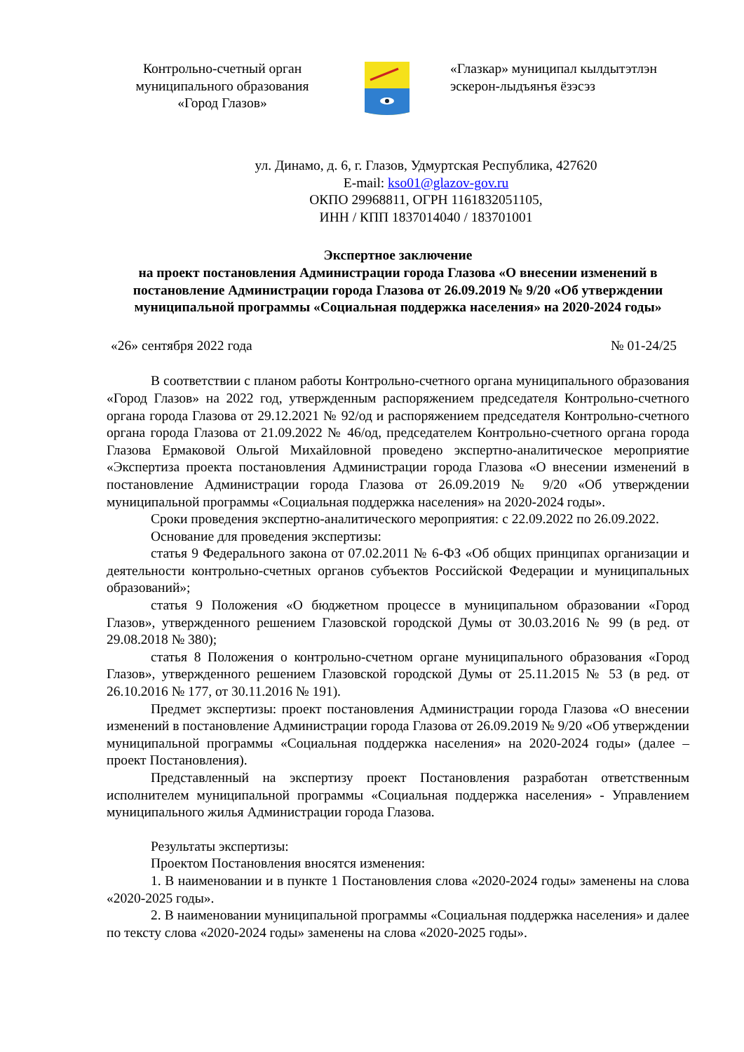Контрольно-счетный орган
муниципального образования
«Город Глазов»
«Глазкар» муниципал кылдытэтлэн
эскерон-лыдъянъя ёзэсэз
ул. Динамо, д. 6, г. Глазов, Удмуртская Республика, 427620
E-mail: kso01@glazov-gov.ru
ОКПО 29968811, ОГРН 1161832051105,
ИНН / КПП 1837014040 / 183701001
Экспертное заключение
на проект постановления Администрации города Глазова «О внесении изменений в постановление Администрации города Глазова от 26.09.2019 № 9/20 «Об утверждении муниципальной программы «Социальная поддержка населения» на 2020-2024 годы»
«26» сентября 2022 года № 01-24/25
В соответствии с планом работы Контрольно-счетного органа муниципального образования «Город Глазов» на 2022 год, утвержденным распоряжением председателя Контрольно-счетного органа города Глазова от 29.12.2021 № 92/од и распоряжением председателя Контрольно-счетного органа города Глазова от 21.09.2022 № 46/од, председателем Контрольно-счетного органа города Глазова Ермаковой Ольгой Михайловной проведено экспертно-аналитическое мероприятие «Экспертиза проекта постановления Администрации города Глазова «О внесении изменений в постановление Администрации города Глазова от 26.09.2019 № 9/20 «Об утверждении муниципальной программы «Социальная поддержка населения» на 2020-2024 годы».
Сроки проведения экспертно-аналитического мероприятия: с 22.09.2022 по 26.09.2022.
Основание для проведения экспертизы:
статья 9 Федерального закона от 07.02.2011 № 6-ФЗ «Об общих принципах организации и деятельности контрольно-счетных органов субъектов Российской Федерации и муниципальных образований»;
статья 9 Положения «О бюджетном процессе в муниципальном образовании «Город Глазов», утвержденного решением Глазовской городской Думы от 30.03.2016 № 99 (в ред. от 29.08.2018 № 380);
статья 8 Положения о контрольно-счетном органе муниципального образования «Город Глазов», утвержденного решением Глазовской городской Думы от 25.11.2015 № 53 (в ред. от 26.10.2016 № 177, от 30.11.2016 № 191).
Предмет экспертизы: проект постановления Администрации города Глазова «О внесении изменений в постановление Администрации города Глазова от 26.09.2019 № 9/20 «Об утверждении муниципальной программы «Социальная поддержка населения» на 2020-2024 годы» (далее – проект Постановления).
Представленный на экспертизу проект Постановления разработан ответственным исполнителем муниципальной программы «Социальная поддержка населения» - Управлением муниципального жилья Администрации города Глазова.
Результаты экспертизы:
Проектом Постановления вносятся изменения:
1. В наименовании и в пункте 1 Постановления слова «2020-2024 годы» заменены на слова «2020-2025 годы».
2. В наименовании муниципальной программы «Социальная поддержка населения» и далее по тексту слова «2020-2024 годы» заменены на слова «2020-2025 годы».